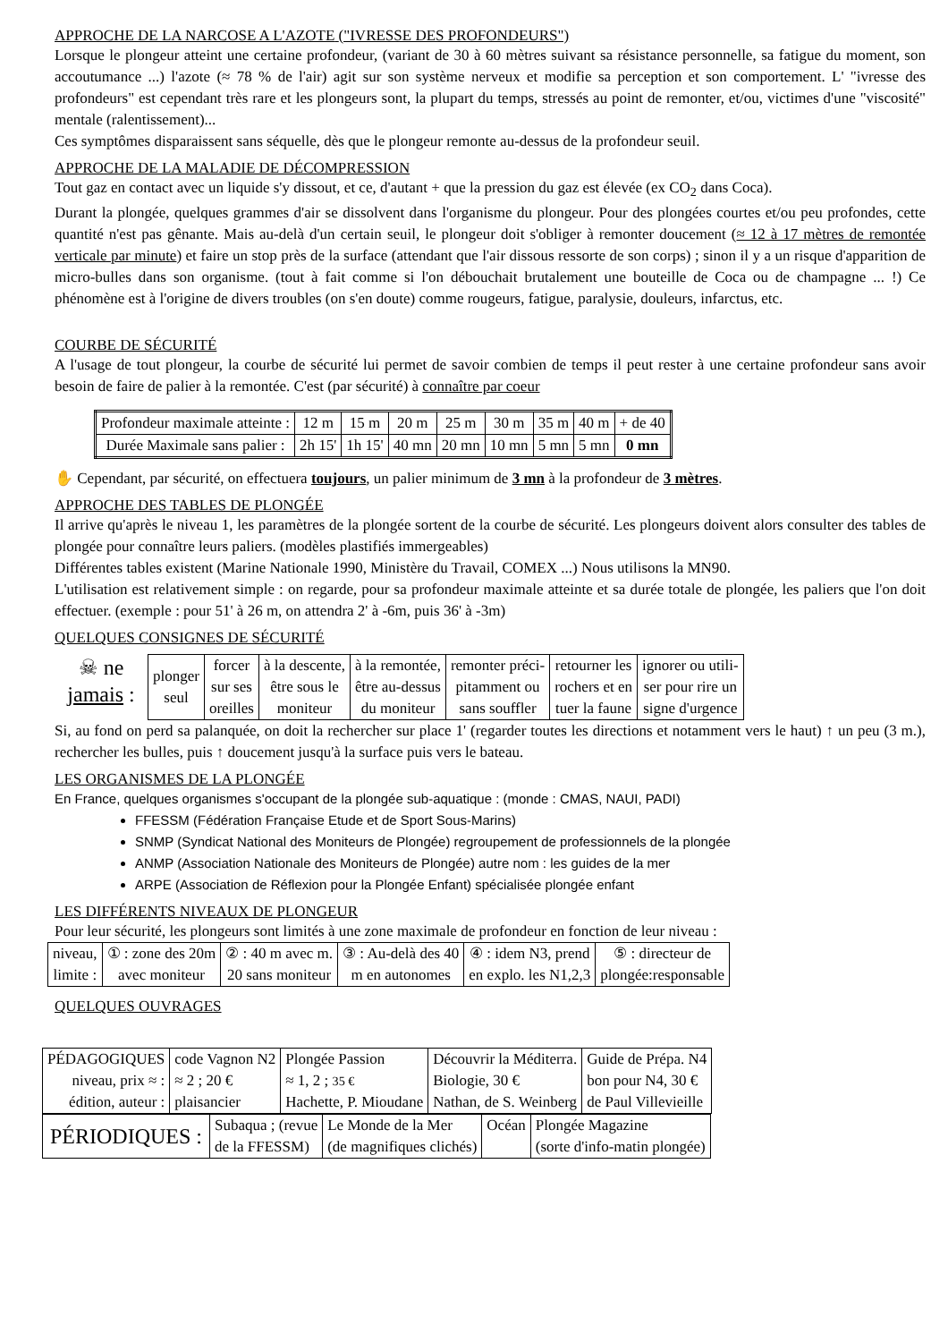APPROCHE DE LA NARCOSE A L'AZOTE ("IVRESSE DES PROFONDEURS")
Lorsque le plongeur atteint une certaine profondeur, (variant de 30 à 60 mètres suivant sa résistance personnelle, sa fatigue du moment, son accoutumance ...) l'azote (≈ 78 % de l'air) agit sur son système nerveux et modifie sa perception et son comportement. L' "ivresse des profondeurs" est cependant très rare et les plongeurs sont, la plupart du temps, stressés au point de remonter, et/ou, victimes d'une "viscosité" mentale (ralentissement)...
Ces symptômes disparaissent sans séquelle, dès que le plongeur remonte au-dessus de la profondeur seuil.
APPROCHE DE LA MALADIE DE DÉCOMPRESSION
Tout gaz en contact avec un liquide s'y dissout, et ce, d'autant + que la pression du gaz est élevée (ex CO<sub>2</sub> dans Coca).
Durant la plongée, quelques grammes d'air se dissolvent dans l'organisme du plongeur. Pour des plongées courtes et/ou peu profondes, cette quantité n'est pas gênante. Mais au-delà d'un certain seuil, le plongeur doit s'obliger à remonter doucement (≈ 12 à 17 mètres de remontée verticale par minute) et faire un stop près de la surface (attendant que l'air dissous ressorte de son corps) ; sinon il y a un risque d'apparition de micro-bulles dans son organisme. (tout à fait comme si l'on débouchait brutalement une bouteille de Coca ou de champagne ... !) Ce phénomène est à l'origine de divers troubles (on s'en doute) comme rougeurs, fatigue, paralysie, douleurs, infarctus, etc.
COURBE DE SÉCURITÉ
A l'usage de tout plongeur, la courbe de sécurité lui permet de savoir combien de temps il peut rester à une certaine profondeur sans avoir besoin de faire de palier à la remontée. C'est (par sécurité) à connaître par coeur
| Profondeur maximale atteinte : | 12 m | 15 m | 20 m | 25 m | 30 m | 35 m | 40 m | + de 40 |
| Durée Maximale sans palier : | 2h 15' | 1h 15' | 40 mn | 20 mn | 10 mn | 5 mn | 5 mn | 0 mn |
✋ Cependant, par sécurité, on effectuera toujours, un palier minimum de 3 mn à la profondeur de 3 mètres.
APPROCHE DES TABLES DE PLONGÉE
Il arrive qu'après le niveau 1, les paramètres de la plongée sortent de la courbe de sécurité. Les plongeurs doivent alors consulter des tables de plongée pour connaître leurs paliers. (modèles plastifiés immergeables)
Différentes tables existent (Marine Nationale 1990, Ministère du Travail, COMEX ...) Nous utilisons la MN90.
L'utilisation est relativement simple : on regarde, pour sa profondeur maximale atteinte et sa durée totale de plongée, les paliers que l'on doit effectuer. (exemple : pour 51' à 26 m, on attendra 2' à -6m, puis 36' à -3m)
QUELQUES CONSIGNES DE SÉCURITÉ
☠ ne jamais :
| plonger seul | forcer sur ses oreilles | à la descente, être sous le moniteur | à la remontée, être au-dessus du moniteur | remonter préci- pitamment ou sans souffler | retourner les rochers et en tuer la faune | ignorer ou utili- ser pour rire un signe d'urgence |
Si, au fond on perd sa palanquée, on doit la rechercher sur place 1' (regarder toutes les directions et notamment vers le haut) ↑ un peu (3 m.), rechercher les bulles, puis ↑ doucement jusqu'à la surface puis vers le bateau.
LES ORGANISMES DE LA PLONGÉE
En France, quelques organismes s'occupant de la plongée sub-aquatique : (monde : CMAS, NAUI, PADI)
FFESSM (Fédération Française Etude et de Sport Sous-Marins)
SNMP (Syndicat National des Moniteurs de Plongée) regroupement de professionnels de la plongée
ANMP (Association Nationale des Moniteurs de Plongée) autre nom : les guides de la mer
ARPE (Association de Réflexion pour la Plongée Enfant) spécialisée plongée enfant
LES DIFFÉRENTS NIVEAUX DE PLONGEUR
Pour leur sécurité, les plongeurs sont limités à une zone maximale de profondeur en fonction de leur niveau :
| niveau, limite : | ① : zone des 20m avec moniteur | ② : 40 m avec m. 20 sans moniteur | ③ : Au-delà des 40 m en autonomes | ④ : idem N3, prend en explo. les N1,2,3 | ⑤ : directeur de plongée:responsable |
QUELQUES OUVRAGES
| PÉDAGOGIQUES niveau, prix ≈ : édition, auteur : | code Vagnon N2 ≈ 2 ; 20 € plaisancier | Plongée Passion ≈ 1, 2 ; 35 € Hachette, P. Mioudane | Découvrir la Méditerra. Biologie, 30 € Nathan, de S. Weinberg | Guide de Prépa. N4 bon pour N4, 30 € de Paul Villevieille |
| PÉRIODIQUES : | Subaqua ; (revue de la FFESSM) | Le Monde de la Mer (de magnifiques clichés) | Océan | Plongée Magazine (sorte d'info-matin plongée) |